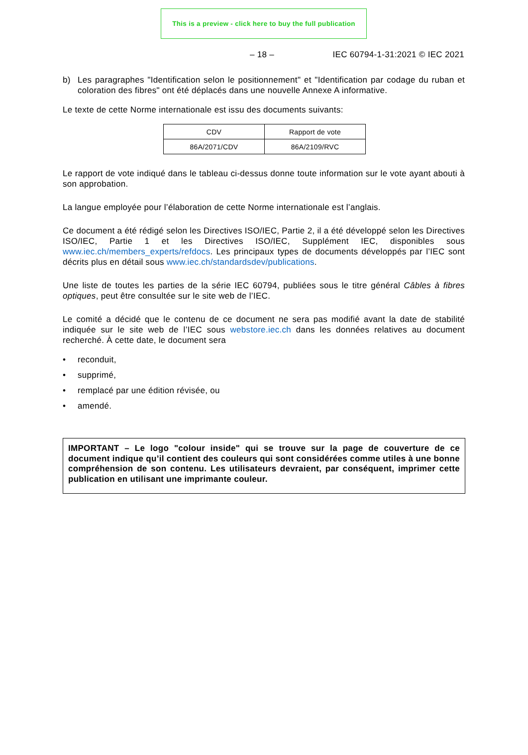This is a preview - click here to buy the full publication
– 18 – IEC 60794-1-31:2021 © IEC 2021
b) Les paragraphes "Identification selon le positionnement" et "Identification par codage du ruban et coloration des fibres" ont été déplacés dans une nouvelle Annexe A informative.
Le texte de cette Norme internationale est issu des documents suivants:
| CDV | Rapport de vote |
| 86A/2071/CDV | 86A/2109/RVC |
Le rapport de vote indiqué dans le tableau ci-dessus donne toute information sur le vote ayant abouti à son approbation.
La langue employée pour l’élaboration de cette Norme internationale est l’anglais.
Ce document a été rédigé selon les Directives ISO/IEC, Partie 2, il a été développé selon les Directives ISO/IEC, Partie 1 et les Directives ISO/IEC, Supplément IEC, disponibles sous www.iec.ch/members_experts/refdocs. Les principaux types de documents développés par l’IEC sont décrits plus en détail sous www.iec.ch/standardsdev/publications.
Une liste de toutes les parties de la série IEC 60794, publiées sous le titre général Câbles à fibres optiques, peut être consultée sur le site web de l’IEC.
Le comité a décidé que le contenu de ce document ne sera pas modifié avant la date de stabilité indiquée sur le site web de l’IEC sous webstore.iec.ch dans les données relatives au document recherché. À cette date, le document sera
• reconduit,
• supprimé,
• remplacé par une édition révisée, ou
• amendé.
IMPORTANT – Le logo "colour inside" qui se trouve sur la page de couverture de ce document indique qu’il contient des couleurs qui sont considérées comme utiles à une bonne compréhension de son contenu. Les utilisateurs devraient, par conséquent, imprimer cette publication en utilisant une imprimante couleur.